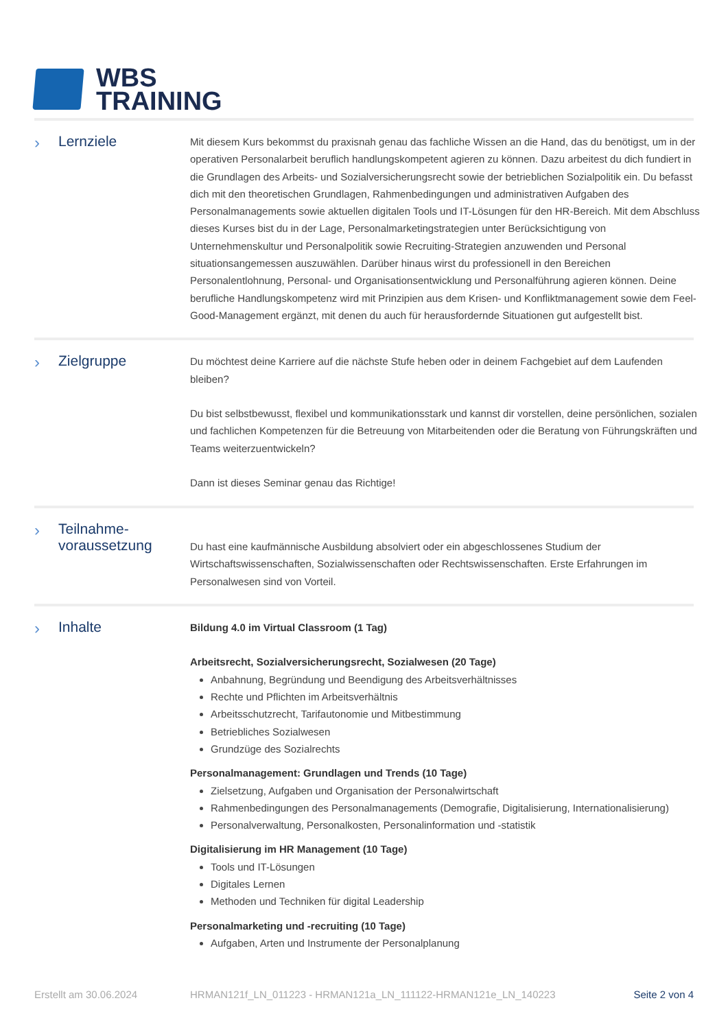WBS
TRAINING
› Lernziele
Mit diesem Kurs bekommst du praxisnah genau das fachliche Wissen an die Hand, das du benötigst, um in der operativen Personalarbeit beruflich handlungskompetent agieren zu können. Dazu arbeitest du dich fundiert in die Grundlagen des Arbeits- und Sozialversicherungsrecht sowie der betrieblichen Sozialpolitik ein. Du befasst dich mit den theoretischen Grundlagen, Rahmenbedingungen und administrativen Aufgaben des Personalmanagements sowie aktuellen digitalen Tools und IT-Lösungen für den HR-Bereich. Mit dem Abschluss dieses Kurses bist du in der Lage, Personalmarketingstrategien unter Berücksichtigung von Unternehmenskultur und Personalpolitik sowie Recruiting-Strategien anzuwenden und Personal situationsangemessen auszuwählen. Darüber hinaus wirst du professionell in den Bereichen Personalentlohnung, Personal- und Organisationsentwicklung und Personalführung agieren können. Deine berufliche Handlungskompetenz wird mit Prinzipien aus dem Krisen- und Konfliktmanagement sowie dem Feel-Good-Management ergänzt, mit denen du auch für herausfordernde Situationen gut aufgestellt bist.
› Zielgruppe
Du möchtest deine Karriere auf die nächste Stufe heben oder in deinem Fachgebiet auf dem Laufenden bleiben?
Du bist selbstbewusst, flexibel und kommunikationsstark und kannst dir vorstellen, deine persönlichen, sozialen und fachlichen Kompetenzen für die Betreuung von Mitarbeitenden oder die Beratung von Führungskräften und Teams weiterzuentwickeln?
Dann ist dieses Seminar genau das Richtige!
› Teilnahme-
voraussetzung
Du hast eine kaufmännische Ausbildung absolviert oder ein abgeschlossenes Studium der Wirtschaftswissenschaften, Sozialwissenschaften oder Rechtswissenschaften. Erste Erfahrungen im Personalwesen sind von Vorteil.
› Inhalte
Bildung 4.0 im Virtual Classroom (1 Tag)
Arbeitsrecht, Sozialversicherungsrecht, Sozialwesen (20 Tage)
Anbahnung, Begründung und Beendigung des Arbeitsverhältnisses
Rechte und Pflichten im Arbeitsverhältnis
Arbeitsschutzrecht, Tarifautonomie und Mitbestimmung
Betriebliches Sozialwesen
Grundzüge des Sozialrechts
Personalmanagement: Grundlagen und Trends (10 Tage)
Zielsetzung, Aufgaben und Organisation der Personalwirtschaft
Rahmenbedingungen des Personalmanagements (Demografie, Digitalisierung, Internationalisierung)
Personalverwaltung, Personalkosten, Personalinformation und -statistik
Digitalisierung im HR Management (10 Tage)
Tools und IT-Lösungen
Digitales Lernen
Methoden und Techniken für digital Leadership
Personalmarketing und -recruiting (10 Tage)
Aufgaben, Arten und Instrumente der Personalplanung
Erstellt am 30.06.2024 HRMAN121f_LN_011223 - HRMAN121a_LN_111122-HRMAN121e_LN_140223 Seite 2 von 4